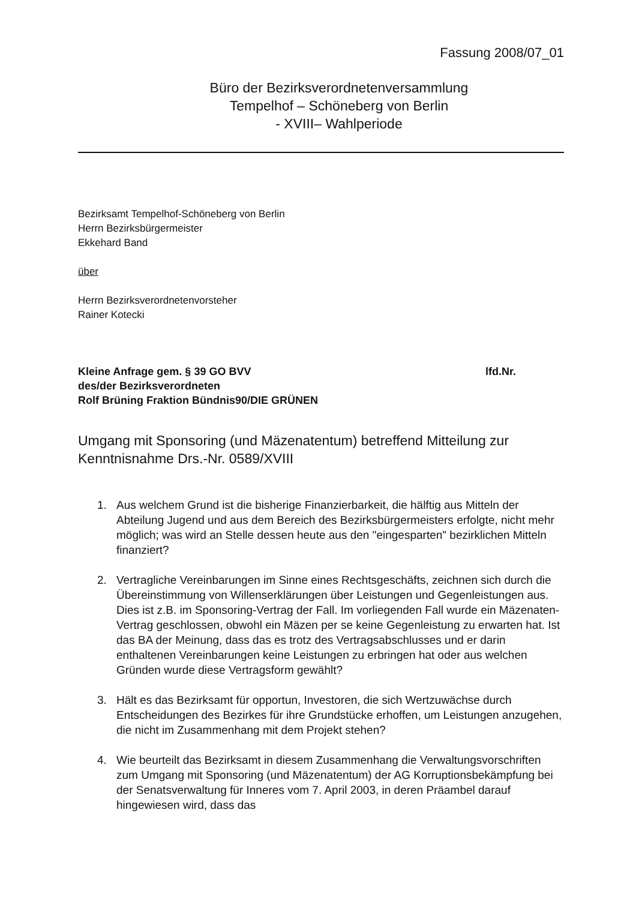Fassung 2008/07_01
Büro der Bezirksverordnetenversammlung
Tempelhof – Schöneberg von Berlin
- XVIII– Wahlperiode
Bezirksamt Tempelhof-Schöneberg von Berlin
Herrn Bezirksbürgermeister
Ekkehard Band
über
Herrn Bezirksverordnetenvorsteher
Rainer Kotecki
Kleine Anfrage gem. § 39 GO BVV
des/der Bezirksverordneten
Rolf Brüning Fraktion Bündnis90/DIE GRÜNEN
lfd.Nr.
Umgang mit Sponsoring (und Mäzenatentum) betreffend Mitteilung zur Kenntnisnahme Drs.-Nr. 0589/XVIII
1. Aus welchem Grund ist die bisherige Finanzierbarkeit, die hälftig aus Mitteln der Abteilung Jugend und aus dem Bereich des Bezirksbürgermeisters erfolgte, nicht mehr möglich; was wird an Stelle dessen heute aus den "eingesparten" bezirklichen Mitteln finanziert?
2. Vertragliche Vereinbarungen im Sinne eines Rechtsgeschäfts, zeichnen sich durch die Übereinstimmung von Willenserklärungen über Leistungen und Gegenleistungen aus. Dies ist z.B. im Sponsoring-Vertrag der Fall. Im vorliegenden Fall wurde ein Mäzenaten-Vertrag geschlossen, obwohl ein Mäzen per se keine Gegenleistung zu erwarten hat. Ist das BA der Meinung, dass das es trotz des Vertragsabschlusses und er darin enthaltenen Vereinbarungen keine Leistungen zu erbringen hat oder aus welchen Gründen wurde diese Vertragsform gewählt?
3. Hält es das Bezirksamt für opportun, Investoren, die sich Wertzuwächse durch Entscheidungen des Bezirkes für ihre Grundstücke erhoffen, um Leistungen anzugehen, die nicht im Zusammenhang mit dem Projekt stehen?
4. Wie beurteilt das Bezirksamt in diesem Zusammenhang die Verwaltungsvorschriften zum Umgang mit Sponsoring (und Mäzenatentum) der AG Korruptionsbekämpfung bei der Senatsverwaltung für Inneres vom 7. April 2003, in deren Präambel darauf hingewiesen wird, dass das